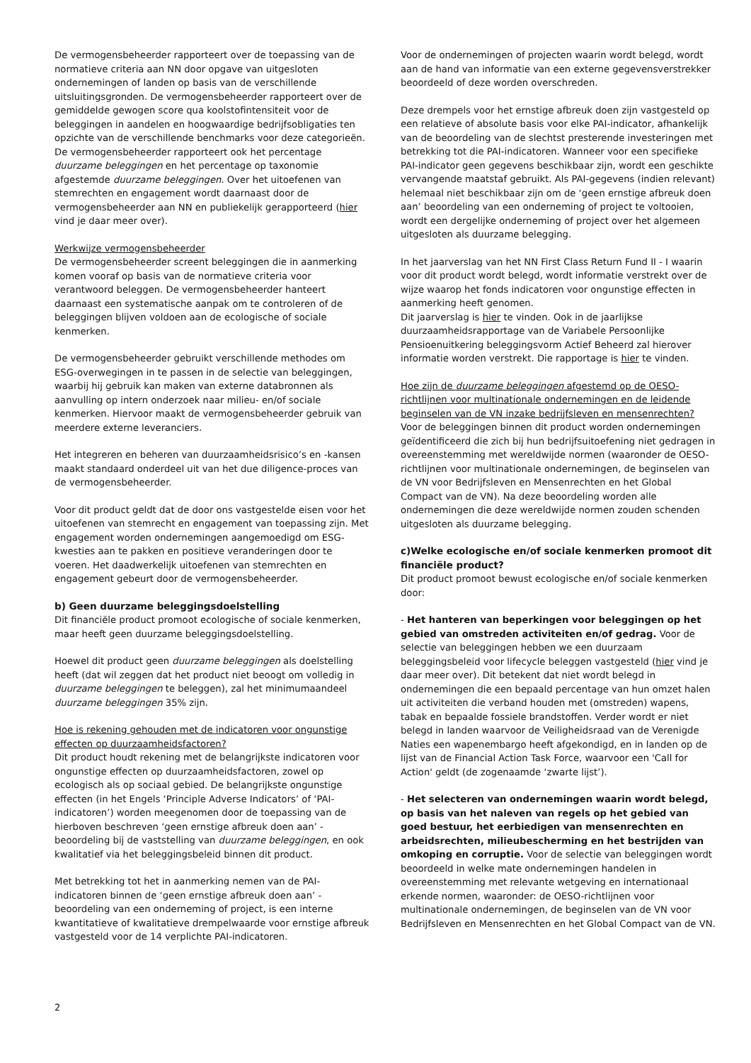De vermogensbeheerder rapporteert over de toepassing van de normatieve criteria aan NN door opgave van uitgesloten ondernemingen of landen op basis van de verschillende uitsluitingsgronden. De vermogensbeheerder rapporteert over de gemiddelde gewogen score qua koolstofintensiteit voor de beleggingen in aandelen en hoogwaardige bedrijfsobligaties ten opzichte van de verschillende benchmarks voor deze categorieën. De vermogensbeheerder rapporteert ook het percentage duurzame beleggingen en het percentage op taxonomie afgestemde duurzame beleggingen. Over het uitoefenen van stemrechten en engagement wordt daarnaast door de vermogensbeheerder aan NN en publiekelijk gerapporteerd (hier vind je daar meer over).
Werkwijze vermogensbeheerder
De vermogensbeheerder screent beleggingen die in aanmerking komen vooraf op basis van de normatieve criteria voor verantwoord beleggen. De vermogensbeheerder hanteert daarnaast een systematische aanpak om te controleren of de beleggingen blijven voldoen aan de ecologische of sociale kenmerken.
De vermogensbeheerder gebruikt verschillende methodes om ESG-overwegingen in te passen in de selectie van beleggingen, waarbij hij gebruik kan maken van externe databronnen als aanvulling op intern onderzoek naar milieu- en/of sociale kenmerken. Hiervoor maakt de vermogensbeheerder gebruik van meerdere externe leveranciers.
Het integreren en beheren van duurzaamheidsrisico’s en -kansen maakt standaard onderdeel uit van het due diligence-proces van de vermogensbeheerder.
Voor dit product geldt dat de door ons vastgestelde eisen voor het uitoefenen van stemrecht en engagement van toepassing zijn. Met engagement worden ondernemingen aangemoedigd om ESG-kwesties aan te pakken en positieve veranderingen door te voeren. Het daadwerkelijk uitoefenen van stemrechten en engagement gebeurt door de vermogensbeheerder.
b) Geen duurzame beleggingsdoelstelling
Dit financiële product promoot ecologische of sociale kenmerken, maar heeft geen duurzame beleggingsdoelstelling.
Hoewel dit product geen duurzame beleggingen als doelstelling heeft (dat wil zeggen dat het product niet beoogt om volledig in duurzame beleggingen te beleggen), zal het minimumaandeel duurzame beleggingen 35% zijn.
Hoe is rekening gehouden met de indicatoren voor ongunstige effecten op duurzaamheidsfactoren?
Dit product houdt rekening met de belangrijkste indicatoren voor ongunstige effecten op duurzaamheidsfactoren, zowel op ecologisch als op sociaal gebied. De belangrijkste ongunstige effecten (in het Engels ‘Principle Adverse Indicators’ of ‘PAI-indicatoren’) worden meegenomen door de toepassing van de hierboven beschreven ‘geen ernstige afbreuk doen aan’ -beoordeling bij de vaststelling van duurzame beleggingen, en ook kwalitatief via het beleggingsbeleid binnen dit product.
Met betrekking tot het in aanmerking nemen van de PAI-indicatoren binnen de ‘geen ernstige afbreuk doen aan’ -beoordeling van een onderneming of project, is een interne kwantitatieve of kwalitatieve drempelwaarde voor ernstige afbreuk vastgesteld voor de 14 verplichte PAI-indicatoren.
Voor de ondernemingen of projecten waarin wordt belegd, wordt aan de hand van informatie van een externe gegevensverstrekker beoordeeld of deze worden overschreden.
Deze drempels voor het ernstige afbreuk doen zijn vastgesteld op een relatieve of absolute basis voor elke PAI-indicator, afhankelijk van de beoordeling van de slechtst presterende investeringen met betrekking tot die PAI-indicatoren. Wanneer voor een specifieke PAI-indicator geen gegevens beschikbaar zijn, wordt een geschikte vervangende maatstaf gebruikt. Als PAI-gegevens (indien relevant) helemaal niet beschikbaar zijn om de ‘geen ernstige afbreuk doen aan’ beoordeling van een onderneming of project te voltooien, wordt een dergelijke onderneming of project over het algemeen uitgesloten als duurzame belegging.
In het jaarverslag van het NN First Class Return Fund II - I waarin voor dit product wordt belegd, wordt informatie verstrekt over de wijze waarop het fonds indicatoren voor ongunstige effecten in aanmerking heeft genomen.
Dit jaarverslag is hier te vinden. Ook in de jaarlijkse duurzaamheidsrapportage van de Variabele Persoonlijke Pensioenuitkering beleggingsvorm Actief Beheerd zal hierover informatie worden verstrekt. Die rapportage is hier te vinden.
Hoe zijn de duurzame beleggingen afgestemd op de OESO-richtlijnen voor multinationale ondernemingen en de leidende beginselen van de VN inzake bedrijfsleven en mensenrechten?
Voor de beleggingen binnen dit product worden ondernemingen geïdentificeerd die zich bij hun bedrijfsuitoefening niet gedragen in overeenstemming met wereldwijde normen (waaronder de OESO-richtlijnen voor multinationale ondernemingen, de beginselen van de VN voor Bedrijfsleven en Mensenrechten en het Global Compact van de VN). Na deze beoordeling worden alle ondernemingen die deze wereldwijde normen zouden schenden uitgesloten als duurzame belegging.
c)Welke ecologische en/of sociale kenmerken promoot dit financiële product?
Dit product promoot bewust ecologische en/of sociale kenmerken door:
- Het hanteren van beperkingen voor beleggingen op het gebied van omstreden activiteiten en/of gedrag. Voor de selectie van beleggingen hebben we een duurzaam beleggingsbeleid voor lifecycle beleggen vastgesteld (hier vind je daar meer over). Dit betekent dat niet wordt belegd in ondernemingen die een bepaald percentage van hun omzet halen uit activiteiten die verband houden met (omstreden) wapens, tabak en bepaalde fossiele brandstoffen. Verder wordt er niet belegd in landen waarvoor de Veiligheidsraad van de Verenigde Naties een wapenembargo heeft afgekondigd, en in landen op de lijst van de Financial Action Task Force, waarvoor een 'Call for Action' geldt (de zogenaamde ‘zwarte lijst’).
- Het selecteren van ondernemingen waarin wordt belegd, op basis van het naleven van regels op het gebied van goed bestuur, het eerbiedigen van mensenrechten en arbeidsrechten, milieubescherming en het bestrijden van omkoping en corruptie. Voor de selectie van beleggingen wordt beoordeeld in welke mate ondernemingen handelen in overeenstemming met relevante wetgeving en internationaal erkende normen, waaronder: de OESO-richtlijnen voor multinationale ondernemingen, de beginselen van de VN voor Bedrijfsleven en Mensenrechten en het Global Compact van de VN.
2